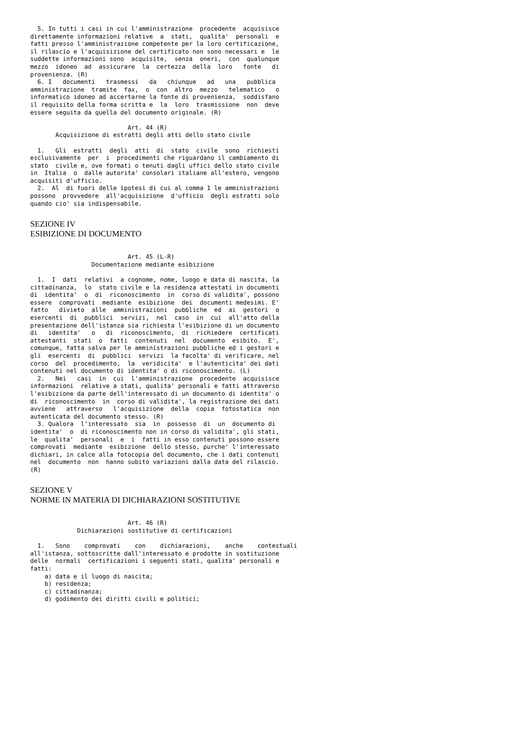5. In tutti i casi in cui l'amministrazione  procedente  acquisisce
direttamente informazioni relative  a  stati,  qualita'  personali  e
fatti presso l'amministrazione competente per la loro certificazione,
il rilascio e l'acquisizione del certificato non sono necessari e  le
suddette informazioni sono  acquisite,  senza  oneri,  con  qualunque
mezzo  idoneo  ad  assicurare  la  certezza  della  loro   fonte   di
provenienza. (R)
  6. I   documenti   trasmessi   da   chiunque   ad   una   pubblica
amministrazione  tramite  fax,  o  con  altro  mezzo   telematico   o
informatico idoneo ad accertarne la fonte di provenienza,  soddisfano
il requisito della forma scritta e  la  loro  trasmissione  non  deve
essere seguita da quella del documento originale. (R)

                           Art. 44 (R)
       Acquisizione di estratti degli atti dello stato civile

  1.   Gli  estratti  degli  atti  di  stato  civile  sono  richiesti
esclusivamente  per  i  procedimenti che riguardano il cambiamento di
stato  civile e, ove formati o tenuti dagli uffici dello stato civile
in  Italia  o  dalle autorita' consolari italiane all'estero, vengono
acquisiti d'ufficio.
  2.  Al  di fuori delle ipotesi di cui al comma 1 le amministrazioni
possono  provvedere  all'acquisizione  d'ufficio  degli estratti solo
quando cio' sia indispensabile.
SEZIONE IV
ESIBIZIONE DI DOCUMENTO
                           Art. 45 (L-R)
                 Documentazione mediante esibizione

  1.  I  dati  relativi  a cognome, nome, luogo e data di nascita, la
cittadinanza,  lo  stato civile e la residenza attestati in documenti
di  identita'  o  di  riconoscimento  in  corso di validita', possono
essere  comprovati  mediante  esibizione  dei  documenti medesimi. E'
fatto   divieto  alle  amministrazioni  pubbliche  ed  ai  gestori  o
esercenti  di  pubblici  servizi,  nel  caso  in  cui  all'atto della
presentazione dell'istanza sia richiesta l'esibizione di un documento
di   identita'   o   di  riconoscimento,  di  richiedere  certificati
attestanti  stati  o  fatti  contenuti  nel  documento  esibito.  E',
comunque, fatta salva per le amministrazioni pubbliche ed i gestori e
gli  esercenti  di  pubblici  servizi  la facolta' di verificare, nel
corso  del  procedimento,  la  veridicita'  e l'autenticita' dei dati
contenuti nel documento di identita' o di riconoscimento. (L)
  2.   Nei   casi  in  cui  l'amministrazione  procedente  acquisisce
informazioni  relative a stati, qualita' personali e fatti attraverso
l'esibizione da parte dell'interessato di un documento di identita' o
di  riconoscimento  in  corso di validita', la registrazione dei dati
avviene   attraverso   l'acquisizione  della  copia  fotostatica  non
autenticata del documento stesso. (R)
  3. Qualora  l'interessato  sia  in  possesso  di  un  documento di
identita'  o  di riconoscimento non in corso di validita', gli stati,
le  qualita'  personali  e  i  fatti in esso contenuti possono essere
comprovati  mediante  esibizione  dello stesso, purche' l'interessato
dichiari, in calce alla fotocopia del documento, che i dati contenuti
nel  documento  non  hanno subito variazioni dalla data del rilascio.
(R)
SEZIONE V
NORME IN MATERIA DI DICHIARAZIONI SOSTITUTIVE
                           Art. 46 (R)
             Dichiarazioni sostitutive di certificazioni

  1.   Sono    comprovati    con    dichiarazioni,    anche    contestuali
all'istanza, sottoscritte dall'interessato e prodotte in sostituzione
delle  normali  certificazioni i seguenti stati, qualita' personali e
fatti:
    a) data e il luogo di nascita;
    b) residenza;
    c) cittadinanza;
    d) godimento dei diritti civili e politici;